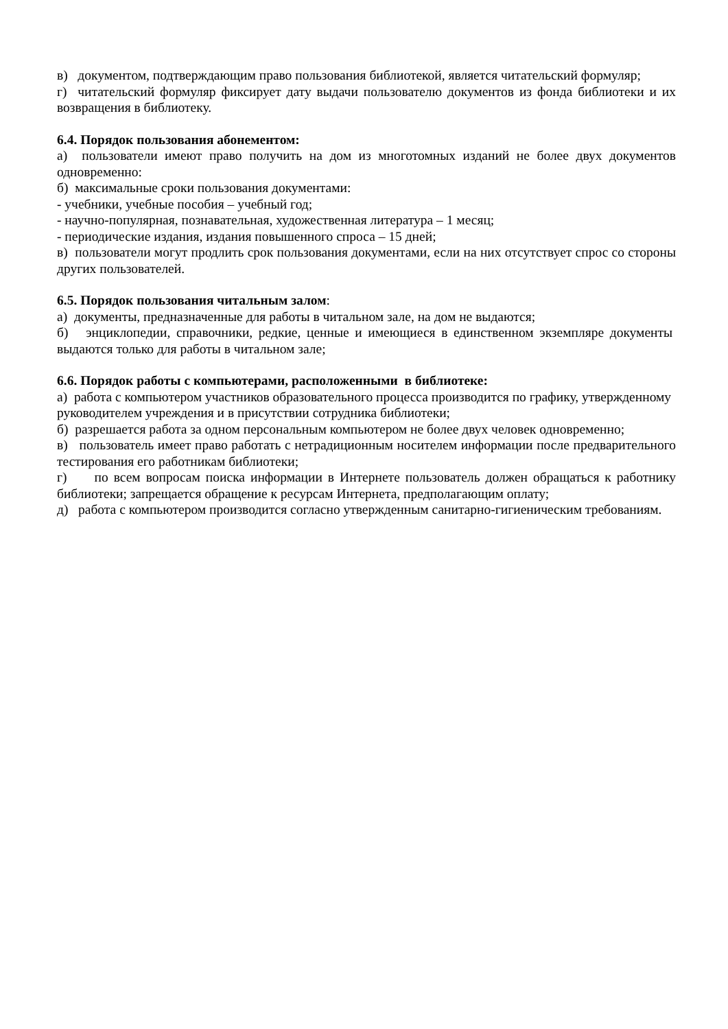в) документом, подтверждающим право пользования библиотекой, является читательский формуляр;
г) читательский формуляр фиксирует дату выдачи пользователю документов из фонда библиотеки и их возвращения в библиотеку.
6.4. Порядок пользования абонементом:
а) пользователи имеют право получить на дом из многотомных изданий не более двух документов одновременно:
б) максимальные сроки пользования документами:
- учебники, учебные пособия – учебный год;
- научно-популярная, познавательная, художественная литература – 1 месяц;
- периодические издания, издания повышенного спроса – 15 дней;
в) пользователи могут продлить срок пользования документами, если на них отсутствует спрос со стороны других пользователей.
6.5. Порядок пользования читальным залом:
а) документы, предназначенные для работы в читальном зале, на дом не выдаются;
б) энциклопедии, справочники, редкие, ценные и имеющиеся в единственном экземпляре документы выдаются только для работы в читальном зале;
6.6. Порядок работы с компьютерами, расположенными в библиотеке:
а) работа с компьютером участников образовательного процесса производится по графику, утвержденному руководителем учреждения и в присутствии сотрудника библиотеки;
б) разрешается работа за одном персональным компьютером не более двух человек одновременно;
в) пользователь имеет право работать с нетрадиционным носителем информации после предварительного тестирования его работникам библиотеки;
г) по всем вопросам поиска информации в Интернете пользователь должен обращаться к работнику библиотеки; запрещается обращение к ресурсам Интернета, предполагающим оплату;
д) работа с компьютером производится согласно утвержденным санитарно-гигиеническим требованиям.